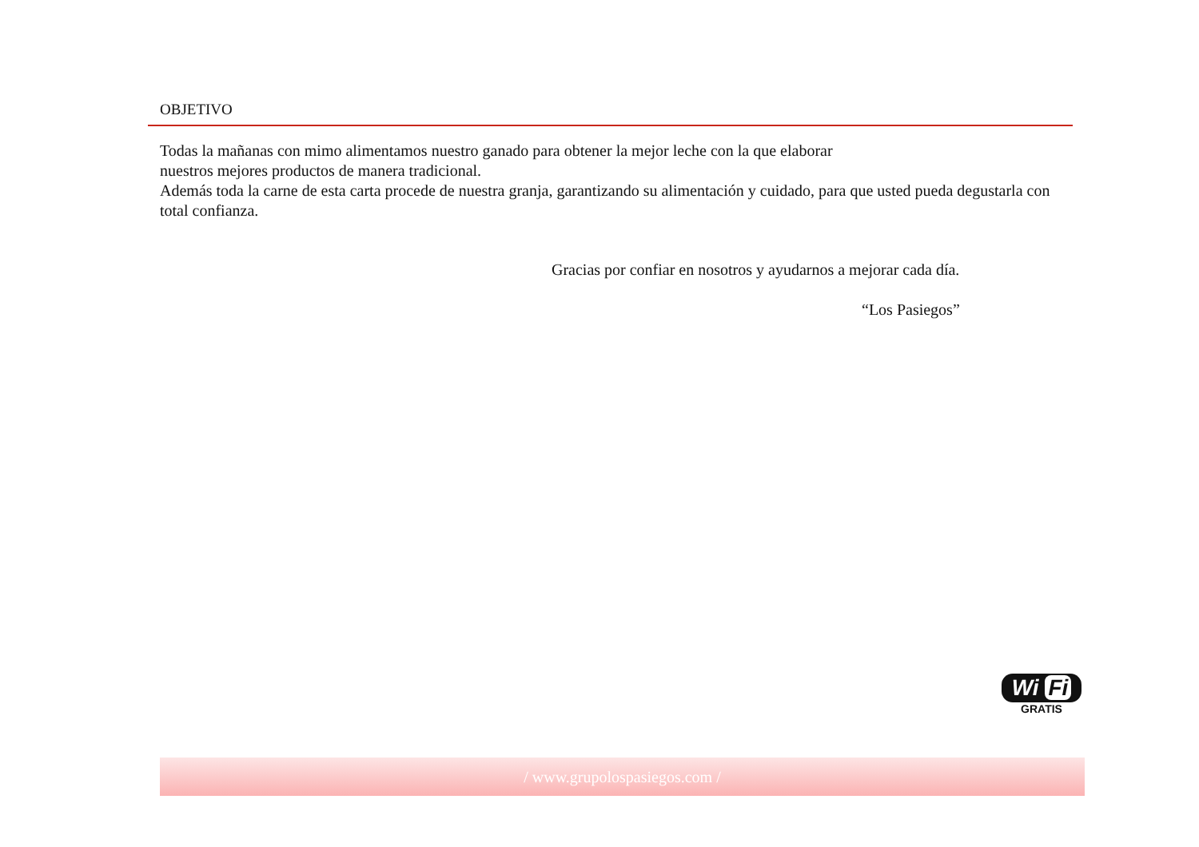OBJETIVO
Todas la mañanas con mimo alimentamos nuestro ganado para obtener la mejor leche con la que elaborar
nuestros mejores productos de manera tradicional.
Además toda la carne de esta carta procede de nuestra granja, garantizando su alimentación y cuidado, para que usted pueda degustarla con total confianza.
Gracias por confiar en nosotros y ayudarnos a mejorar cada día.
“Los Pasiegos”
Wi Fi
GRATIS
/ www.grupolospasiegos.com /